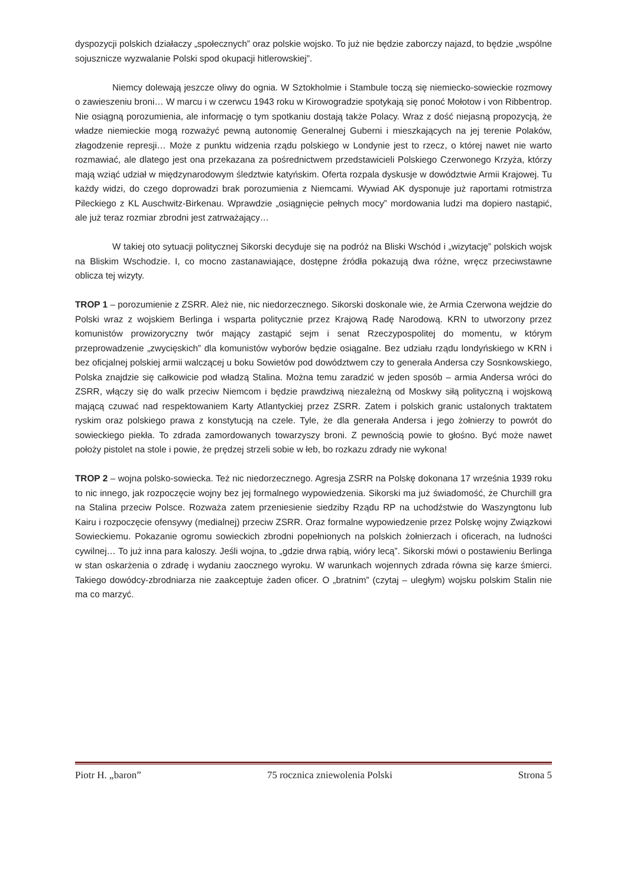dyspozycji polskich działaczy „społecznych” oraz polskie wojsko. To już nie będzie zaborczy najazd, to będzie „wspólne sojusznicze wyzwalanie Polski spod okupacji hitlerowskiej”.
Niemcy dolewają jeszcze oliwy do ognia. W Sztokholmie i Stambule toczą się niemiecko-sowieckie rozmowy o zawieszeniu broni… W marcu i w czerwcu 1943 roku w Kirowogradzie spotykają się ponoć Mołotow i von Ribbentrop. Nie osiągną porozumienia, ale informację o tym spotkaniu dostają także Polacy. Wraz z dość niejasną propozycją, że władze niemieckie mogą rozważyć pewną autonomię Generalnej Guberni i mieszkających na jej terenie Polaków, złagodzenie represji… Może z punktu widzenia rządu polskiego w Londynie jest to rzecz, o której nawet nie warto rozmawiać, ale dlatego jest ona przekazana za pośrednictwem przedstawicieli Polskiego Czerwonego Krzyża, którzy mają wziąć udział w międzynarodowym śledztwie katyńskim. Oferta rozpala dyskusje w dowództwie Armii Krajowej. Tu każdy widzi, do czego doprowadzi brak porozumienia z Niemcami. Wywiad AK dysponuje już raportami rotmistrza Pileckiego z KL Auschwitz-Birkenau. Wprawdzie „osiągnięcie pełnych mocy” mordowania ludzi ma dopiero nastąpić, ale już teraz rozmiar zbrodni jest zatrważający…
W takiej oto sytuacji politycznej Sikorski decyduje się na podróż na Bliski Wschód i „wizytację” polskich wojsk na Bliskim Wschodzie. I, co mocno zastanawiające, dostępne źródła pokazują dwa różne, wręcz przeciwstawne oblicza tej wizyty.
TROP 1 – porozumienie z ZSRR. Ależ nie, nic niedorzecznego. Sikorski doskonale wie, że Armia Czerwona wejdzie do Polski wraz z wojskiem Berlinga i wsparta politycznie przez Krajową Radę Narodową. KRN to utworzony przez komunistów prowizoryczny twór mający zastąpić sejm i senat Rzeczypospolitej do momentu, w którym przeprowadzenie „zwycięskich” dla komunistów wyborów będzie osiągalne. Bez udziału rządu londyńskiego w KRN i bez oficjalnej polskiej armii walczącej u boku Sowietów pod dowództwem czy to generała Andersa czy Sosnkowskiego, Polska znajdzie się całkowicie pod władzą Stalina. Można temu zaradzić w jeden sposób – armia Andersa wróci do ZSRR, włączy się do walk przeciw Niemcom i będzie prawdziwą niezależną od Moskwy siłą polityczną i wojskową mającą czuwać nad respektowaniem Karty Atlantyckiej przez ZSRR. Zatem i polskich granic ustalonych traktatem ryskim oraz polskiego prawa z konstytucją na czele. Tyle, że dla generała Andersa i jego żołnierzy to powrót do sowieckiego piekła. To zdrada zamordowanych towarzyszy broni. Z pewnością powie to głośno. Być może nawet położy pistolet na stole i powie, że prędzej strzeli sobie w łeb, bo rozkazu zdrady nie wykona!
TROP 2 – wojna polsko-sowiecka. Też nic niedorzecznego. Agresja ZSRR na Polskę dokonana 17 września 1939 roku to nic innego, jak rozpoczęcie wojny bez jej formalnego wypowiedzenia. Sikorski ma już świadomość, że Churchill gra na Stalina przeciw Polsce. Rozważa zatem przeniesienie siedziby Rządu RP na uchodźstwie do Waszyngtonu lub Kairu i rozpoczęcie ofensywy (medialnej) przeciw ZSRR. Oraz formalne wypowiedzenie przez Polskę wojny Związkowi Sowieckiemu. Pokazanie ogromu sowieckich zbrodni popełnionych na polskich żołnierzach i oficerach, na ludności cywilnej… To już inna para kaloszy. Jeśli wojna, to „gdzie drwa rąbią, wióry lecą”. Sikorski mówi o postawieniu Berlinga w stan oskarżenia o zdradę i wydaniu zaocznego wyroku. W warunkach wojennych zdrada równa się karze śmierci. Takiego dowódcy-zbrodniarza nie zaakceptuje żaden oficer. O „bratnim” (czytaj – uległym) wojsku polskim Stalin nie ma co marzyć.
Piotr H. „baron” 75 rocznica zniewolenia Polski Strona 5